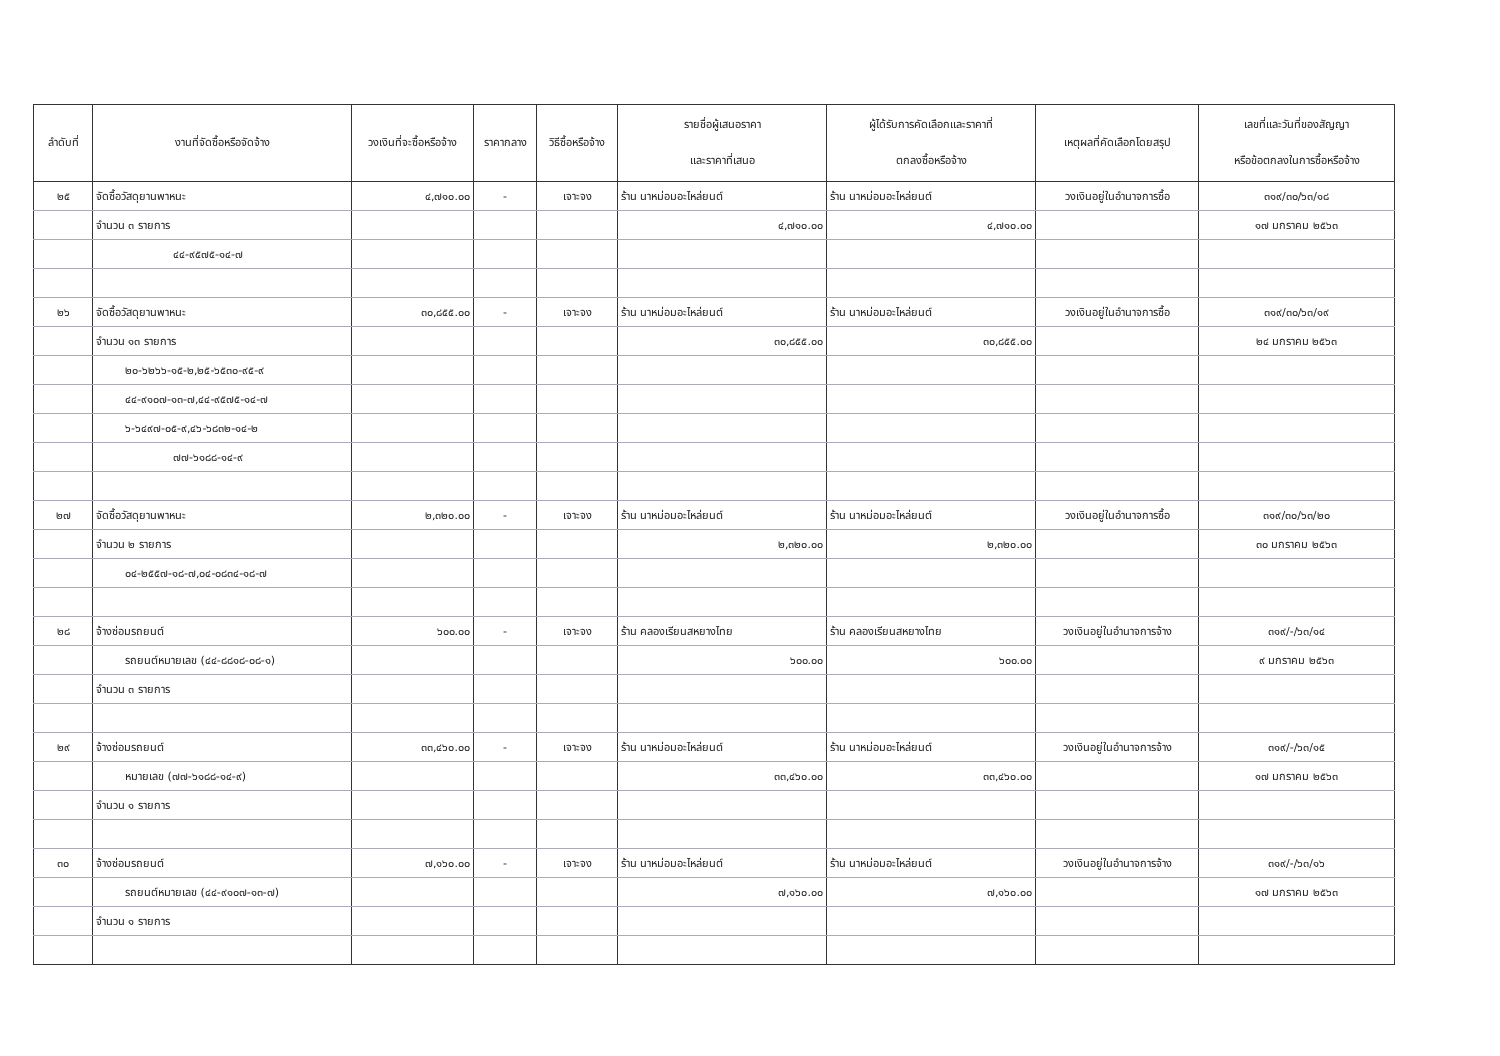| ลำดับที่ | งานที่จัดซื้อหรือจัดจ้าง | วงเงินที่จะซื้อหรือจ้าง | ราคากลาง | วิธีซื้อหรือจ้าง | รายชื่อผู้เสนอราคา และราคาที่เสนอ | ผู้ได้รับการคัดเลือกและราคาที่ ตกลงซื้อหรือจ้าง | เหตุผลที่คัดเลือกโดยสรุป | เลขที่และวันที่ของสัญญา หรือข้อตกลงในการซื้อหรือจ้าง |
| --- | --- | --- | --- | --- | --- | --- | --- | --- |
| ๒๕ | จัดซื้อวัสดุยานพาหนะ | ๔,๗๑๐.๐๐ | - | เจาะจง | ร้าน นาหม่อมอะไหล่ยนต์ | ร้าน นาหม่อมอะไหล่ยนต์ | วงเงินอยู่ในอำนาจการซื้อ | ๓๑๙/๓๐/๖๓/๑๘ |
| | จำนวน ๓ รายการ | | | | ๔,๗๑๐.๐๐ | ๔,๗๑๐.๐๐ | | ๑๗ มกราคม ๒๕๖๓ |
| | ๔๔-๙๕๗๕-๑๔-๗ | | | | | | | |
| ๒๖ | จัดซื้อวัสดุยานพาหนะ | ๓๐,๘๕๕.๐๐ | - | เจาะจง | ร้าน นาหม่อมอะไหล่ยนต์ | ร้าน นาหม่อมอะไหล่ยนต์ | วงเงินอยู่ในอำนาจการซื้อ | ๓๑๙/๓๐/๖๓/๑๙ |
| | จำนวน ๑๓ รายการ | | | | ๓๐,๘๕๕.๐๐ | ๓๐,๘๕๕.๐๐ | | ๒๔ มกราคม ๒๕๖๓ |
| | ๒๐-๖๒๖๖-๑๕-๒,๒๕-๖๕๓๐-๙๕-๙ | | | | | | | |
| | ๔๔-๙๑๐๗-๑๓-๗,๔๔-๙๕๗๕-๑๔-๗ | | | | | | | |
| | ๖-๖๔๙๗-๐๕-๙,๔๖-๖๘๓๒-๑๔-๒ | | | | | | | |
| | ๗๗-๖๑๘๘-๑๔-๙ | | | | | | | |
| ๒๗ | จัดซื้อวัสดุยานพาหนะ | ๒,๓๒๐.๐๐ | - | เจาะจง | ร้าน นาหม่อมอะไหล่ยนต์ | ร้าน นาหม่อมอะไหล่ยนต์ | วงเงินอยู่ในอำนาจการซื้อ | ๓๑๙/๓๐/๖๓/๒๐ |
| | จำนวน ๒ รายการ | | | | ๒,๓๒๐.๐๐ | ๒,๓๒๐.๐๐ | | ๓๐ มกราคม ๒๕๖๓ |
| | ๐๔-๒๕๕๗-๑๘-๗,๐๔-๐๘๓๔-๑๘-๗ | | | | | | | |
| ๒๘ | จ้างซ่อมรถยนต์ | ๖๐๐.๐๐ | - | เจาะจง | ร้าน คลองเรียนสหยางไทย | ร้าน คลองเรียนสหยางไทย | วงเงินอยู่ในอำนาจการจ้าง | ๓๑๙/-/๖๓/๑๔ |
| | รถยนต์หมายเลข (๔๔-๘๘๑๘-๐๘-๑) | | | | ๖๐๐.๐๐ | ๖๐๐.๐๐ | | ๙ มกราคม ๒๕๖๓ |
| | จำนวน ๓ รายการ | | | | | | | |
| ๒๙ | จ้างซ่อมรถยนต์ | ๓๓,๔๖๐.๐๐ | - | เจาะจง | ร้าน นาหม่อมอะไหล่ยนต์ | ร้าน นาหม่อมอะไหล่ยนต์ | วงเงินอยู่ในอำนาจการจ้าง | ๓๑๙/-/๖๓/๑๕ |
| | หมายเลข (๗๗-๖๑๘๘-๑๔-๙) | | | | ๓๓,๔๖๐.๐๐ | ๓๓,๔๖๐.๐๐ | | ๑๗ มกราคม ๒๕๖๓ |
| | จำนวน ๑ รายการ | | | | | | | |
| ๓๐ | จ้างซ่อมรถยนต์ | ๗,๑๖๐.๐๐ | - | เจาะจง | ร้าน นาหม่อมอะไหล่ยนต์ | ร้าน นาหม่อมอะไหล่ยนต์ | วงเงินอยู่ในอำนาจการจ้าง | ๓๑๙/-/๖๓/๑๖ |
| | รถยนต์หมายเลข (๔๔-๙๑๐๗-๑๓-๗) | | | | ๗,๑๖๐.๐๐ | ๗,๑๖๐.๐๐ | | ๑๗ มกราคม ๒๕๖๓ |
| | จำนวน ๑ รายการ | | | | | | | |